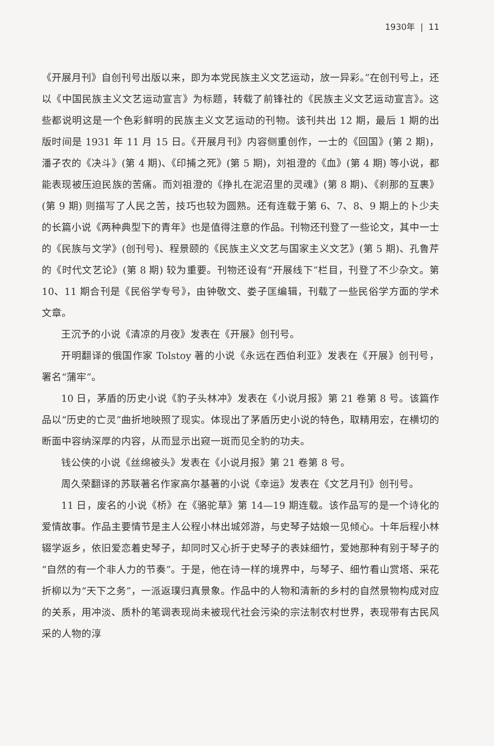1930年 | 11
《开展月刊》自创刊号出版以来，即为本党民族主义文艺运动，放一异彩。”在创刊号上，还以《中国民族主义文艺运动宣言》为标题，转载了前锋社的《民族主义文艺运动宣言》。这些都说明这是一个色彩鲜明的民族主义文艺运动的刊物。该刊共出 12 期，最后 1 期的出版时间是 1931 年 11 月 15 日。《开展月刊》内容侧重创作，一士的《回国》(第 2 期)，潘孑农的《决斗》(第 4 期)、《印捕之死》(第 5 期)，刘祖澄的《血》(第 4 期) 等小说，都能表现被压迫民族的苦痛。而刘祖澄的《挣扎在泥沼里的灵魂》(第 8 期)、《刹那的互裹》(第 9 期) 则描写了人民之苦，技巧也较为圆熟。还有连载于第 6、7、8、9 期上的卜少夫的长篇小说《两种典型下的青年》也是值得注意的作品。刊物还刊登了一些论文，其中一士的《民族与文学》(创刊号)、程景颐的《民族主义文艺与国家主义文艺》(第 5 期)、孔鲁芹的《时代文艺论》(第 8 期) 较为重要。刊物还设有“开展线下”栏目，刊登了不少杂文。第 10、11 期合刊是《民俗学专号》，由钟敬文、娄子匡编辑，刊载了一些民俗学方面的学术文章。
王沉予的小说《清凉的月夜》发表在《开展》创刊号。
开明翻译的俄国作家 Tolstoy 著的小说《永远在西伯利亚》发表在《开展》创刊号，署名“蒲牢”。
10 日，茅盾的历史小说《豹子头林冲》发表在《小说月报》第 21 卷第 8 号。该篇作品以“历史的亡灵”曲折地映照了现实。体现出了茅盾历史小说的特色，取精用宏，在横切的断面中容纳深厚的内容，从而显示出窥一斑而见全豹的功夫。
钱公侠的小说《丝绵被头》发表在《小说月报》第 21 卷第 8 号。
周久荣翻译的苏联著名作家高尔基著的小说《幸运》发表在《文艺月刊》创刊号。
11 日，废名的小说《桥》在《骆驼草》第 14—19 期连载。该作品写的是一个诗化的爱情故事。作品主要情节是主人公程小林出城郊游，与史琴子姑娘一见倾心。十年后程小林辍学返乡，依旧爱恋着史琴子，却同时又心折于史琴子的表妹细竹，爱她那种有别于琴子的“自然的有一个非人力的节奏”。于是，他在诗一样的境界中，与琴子、细竹看山赏塔、采花折柳以为“天下之务”，一派返璞归真景象。作品中的人物和清新的乡村的自然景物构成对应的关系，用冲淡、质朴的笔调表现尚未被现代社会污染的宗法制农村世界，表现带有古民风采的人物的淳